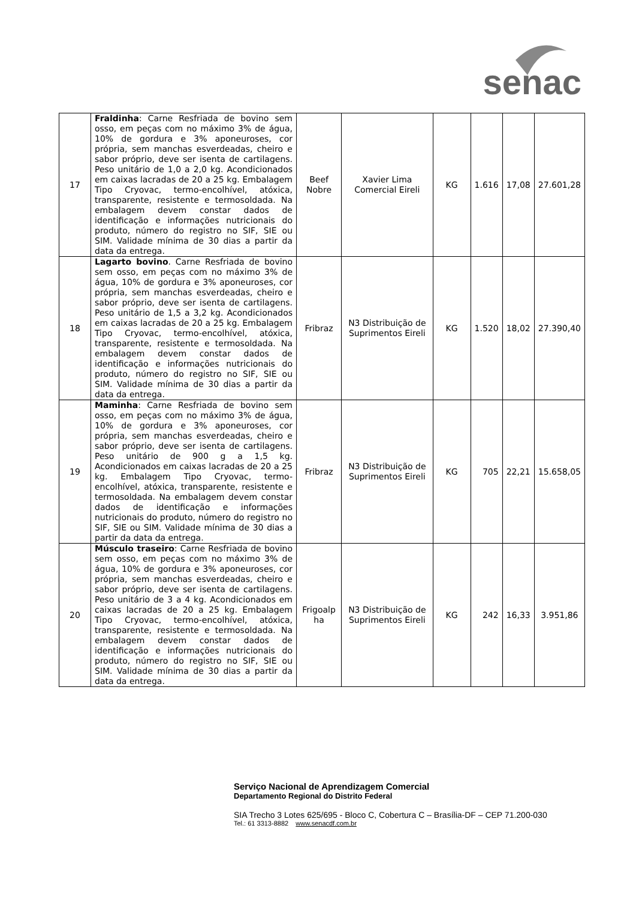senac
| 17 | Fraldinha : Carne Resfriada de bovino sem osso, em peças com no máximo 3% de água, 10% de gordura e 3% aponeuroses, cor própria, sem manchas esverdeadas, cheiro e sabor próprio, deve ser isenta de cartilagens. Peso unitário de 1,0 a 2,0 kg. Acondicionados em caixas lacradas de 20 a 25 kg. Embalagem Tipo Cryovac, termo-encolhível, atóxica, transparente, resistente e termosoldada. Na embalagem devem constar dados de identificação e informações nutricionais do produto, número do registro no SIF, SIE ou SIM. Validade mínima de 30 dias a partir da data da entrega. | Beef Nobre | Xavier Lima Comercial Eireli | KG | 1.616 | 17,08 | 27.601,28 |
| 18 | Lagarto bovino . Carne Resfriada de bovino sem osso, em peças com no máximo 3% de água, 10% de gordura e 3% aponeuroses, cor própria, sem manchas esverdeadas, cheiro e sabor próprio, deve ser isenta de cartilagens. Peso unitário de 1,5 a 3,2 kg. Acondicionados em caixas lacradas de 20 a 25 kg. Embalagem Tipo Cryovac, termo-encolhível, atóxica, transparente, resistente e termosoldada. Na embalagem devem constar dados de identificação e informações nutricionais do produto, número do registro no SIF, SIE ou SIM. Validade mínima de 30 dias a partir da data da entrega. | Fribraz | N3 Distribuição de Suprimentos Eireli | KG | 1.520 | 18,02 | 27.390,40 |
| 19 | Maminha : Carne Resfriada de bovino sem osso, em peças com no máximo 3% de água, 10% de gordura e 3% aponeuroses, cor própria, sem manchas esverdeadas, cheiro e sabor próprio, deve ser isenta de cartilagens. Peso unitário de 900 g a 1,5 kg. Acondicionados em caixas lacradas de 20 a 25 kg. Embalagem Tipo Cryovac, termo-encolhível, atóxica, transparente, resistente e termosoldada. Na embalagem devem constar dados de identificação e informações nutricionais do produto, número do registro no SIF, SIE ou SIM. Validade mínima de 30 dias a partir da data da entrega. | Fribraz | N3 Distribuição de Suprimentos Eireli | KG | 705 | 22,21 | 15.658,05 |
| 20 | Músculo traseiro : Carne Resfriada de bovino sem osso, em peças com no máximo 3% de água, 10% de gordura e 3% aponeuroses, cor própria, sem manchas esverdeadas, cheiro e sabor próprio, deve ser isenta de cartilagens. Peso unitário de 3 a 4 kg. Acondicionados em caixas lacradas de 20 a 25 kg. Embalagem Tipo Cryovac, termo-encolhível, atóxica, transparente, resistente e termosoldada. Na embalagem devem constar dados de identificação e informações nutricionais do produto, número do registro no SIF, SIE ou SIM. Validade mínima de 30 dias a partir da data da entrega. | Frigoalp ha | N3 Distribuição de Suprimentos Eireli | KG | 242 | 16,33 | 3.951,86 |
Serviço Nacional de Aprendizagem Comercial
Departamento Regional do Distrito Federal
SIA Trecho 3 Lotes 625/695 - Bloco C, Cobertura C – Brasília-DF – CEP 71.200-030
Tel.: 61 3313-8882 www.senacdf.com.br